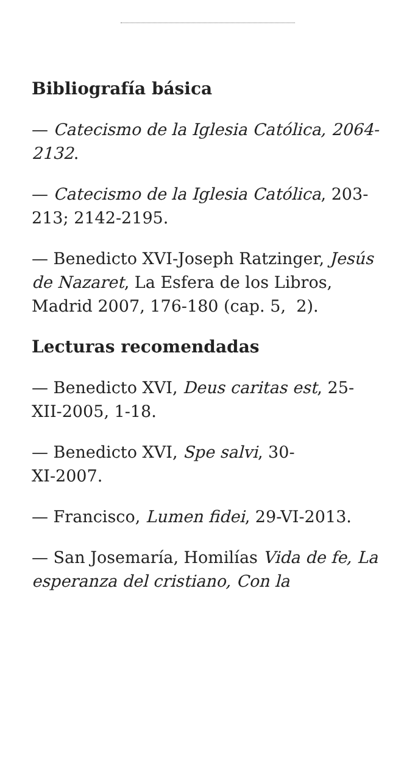Bibliografía básica
— Catecismo de la Iglesia Católica, 2064-2132.
— Catecismo de la Iglesia Católica, 203-213; 2142-2195.
— Benedicto XVI-Joseph Ratzinger, Jesús de Nazaret, La Esfera de los Libros, Madrid 2007, 176-180 (cap. 5, 2).
Lecturas recomendadas
— Benedicto XVI, Deus caritas est, 25-XII-2005, 1-18.
— Benedicto XVI, Spe salvi, 30-
XI-2007.
— Francisco, Lumen fidei, 29-VI-2013.
— San Josemaría, Homilías Vida de fe, La esperanza del cristiano, Con la